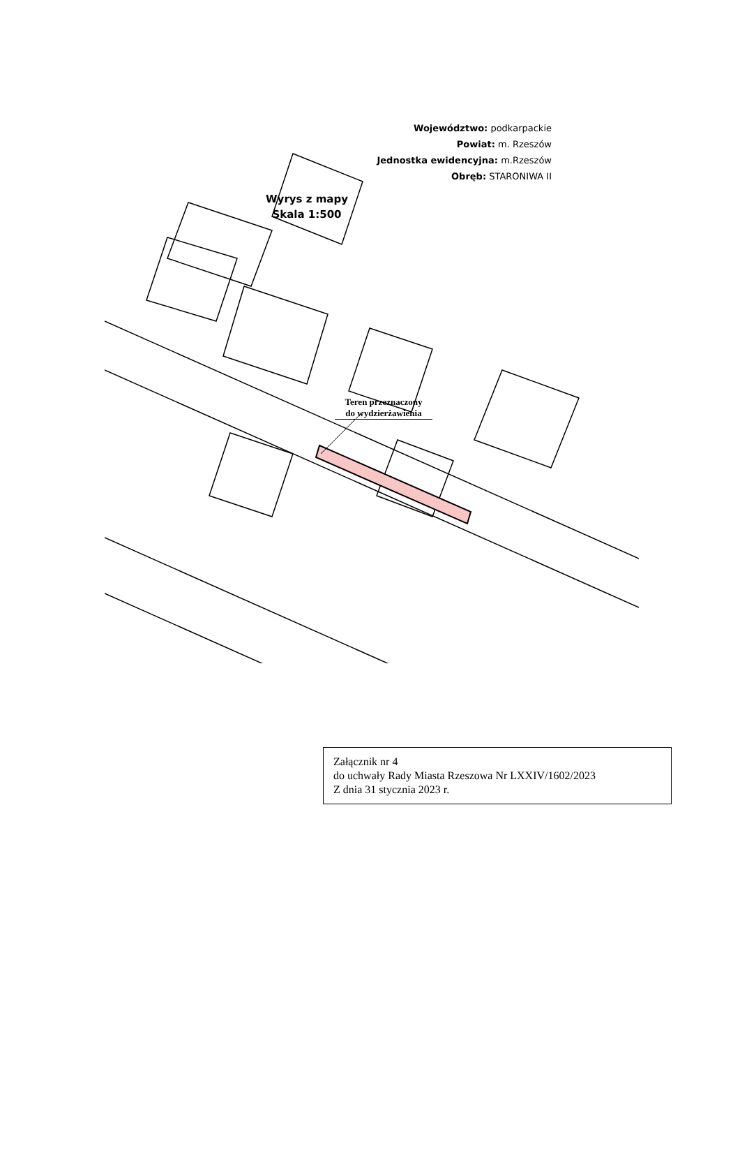Województwo: podkarpackie
Powiat: m. Rzeszów
Jednostka ewidencyjna: m.Rzeszów
Obręb: STARONIWA II
Wyrys z mapy
Skala 1:500
Teren przeznaczony
do wydzierżawienia
Załącznik nr 4
do uchwały Rady Miasta Rzeszowa Nr LXXIV/1602/2023
Z dnia 31 stycznia 2023 r.